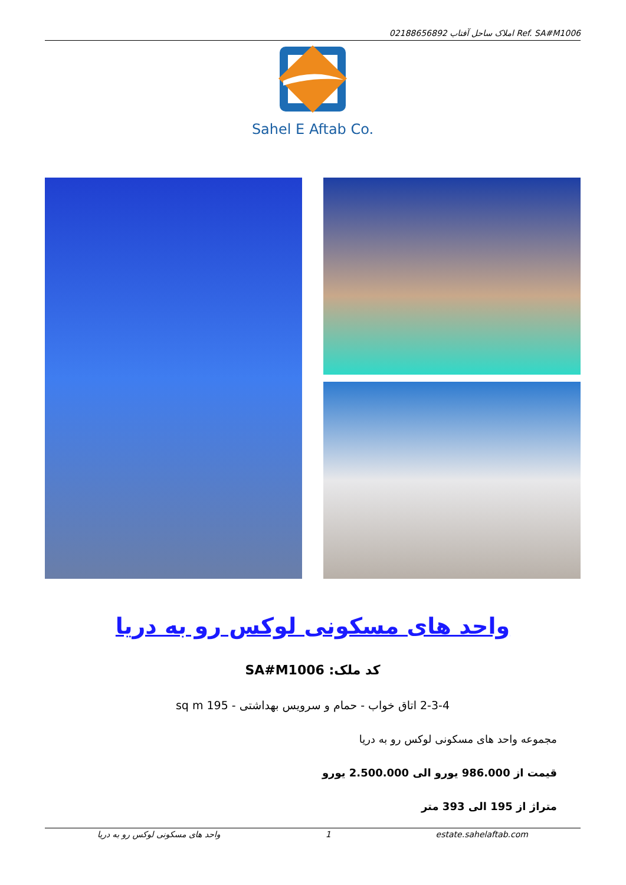02188656892 املاک ساحل آفتاب Ref. SA#M1006
Sahel E Aftab Co.
واحد های مسکونی لوکس رو به دریا
کد ملک: SA#M1006
2-3-4 اتاق خواب - حمام و سرویس بهداشتی - 195 sq m
مجموعه واحد های مسکونی لوکس رو به دریا
قیمت از 986.000 یورو الی 2.500.000 یورو
متراژ از 195 الی 393 متر
واحد های مسکونی لوکس رو به دریا 1 estate.sahelaftab.com